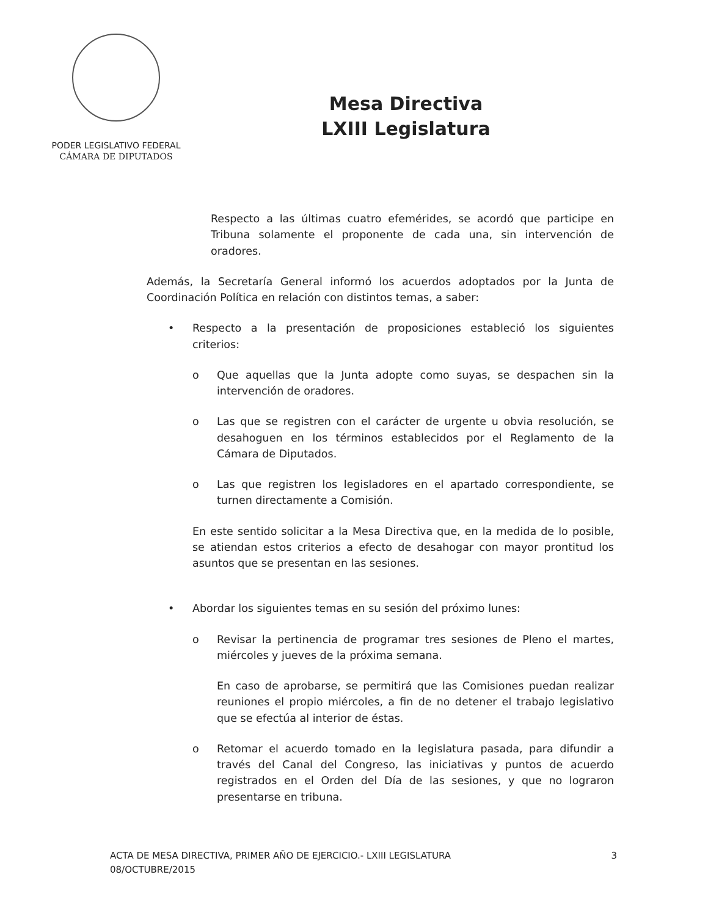PODER LEGISLATIVO FEDERAL
CÁMARA DE DIPUTADOS
Mesa Directiva
LXIII Legislatura
Respecto a las últimas cuatro efemérides, se acordó que participe en Tribuna solamente el proponente de cada una, sin intervención de oradores.
Además, la Secretaría General informó los acuerdos adoptados por la Junta de Coordinación Política en relación con distintos temas, a saber:
• Respecto a la presentación de proposiciones estableció los siguientes criterios:
o Que aquellas que la Junta adopte como suyas, se despachen sin la intervención de oradores.
o Las que se registren con el carácter de urgente u obvia resolución, se desahoguen en los términos establecidos por el Reglamento de la Cámara de Diputados.
o Las que registren los legisladores en el apartado correspondiente, se turnen directamente a Comisión.
En este sentido solicitar a la Mesa Directiva que, en la medida de lo posible, se atiendan estos criterios a efecto de desahogar con mayor prontitud los asuntos que se presentan en las sesiones.
• Abordar los siguientes temas en su sesión del próximo lunes:
o Revisar la pertinencia de programar tres sesiones de Pleno el martes, miércoles y jueves de la próxima semana.
En caso de aprobarse, se permitirá que las Comisiones puedan realizar reuniones el propio miércoles, a fin de no detener el trabajo legislativo que se efectúa al interior de éstas.
o Retomar el acuerdo tomado en la legislatura pasada, para difundir a través del Canal del Congreso, las iniciativas y puntos de acuerdo registrados en el Orden del Día de las sesiones, y que no lograron presentarse en tribuna.
ACTA DE MESA DIRECTIVA, PRIMER AÑO DE EJERCICIO.- LXIII LEGISLATURA
08/OCTUBRE/2015
3